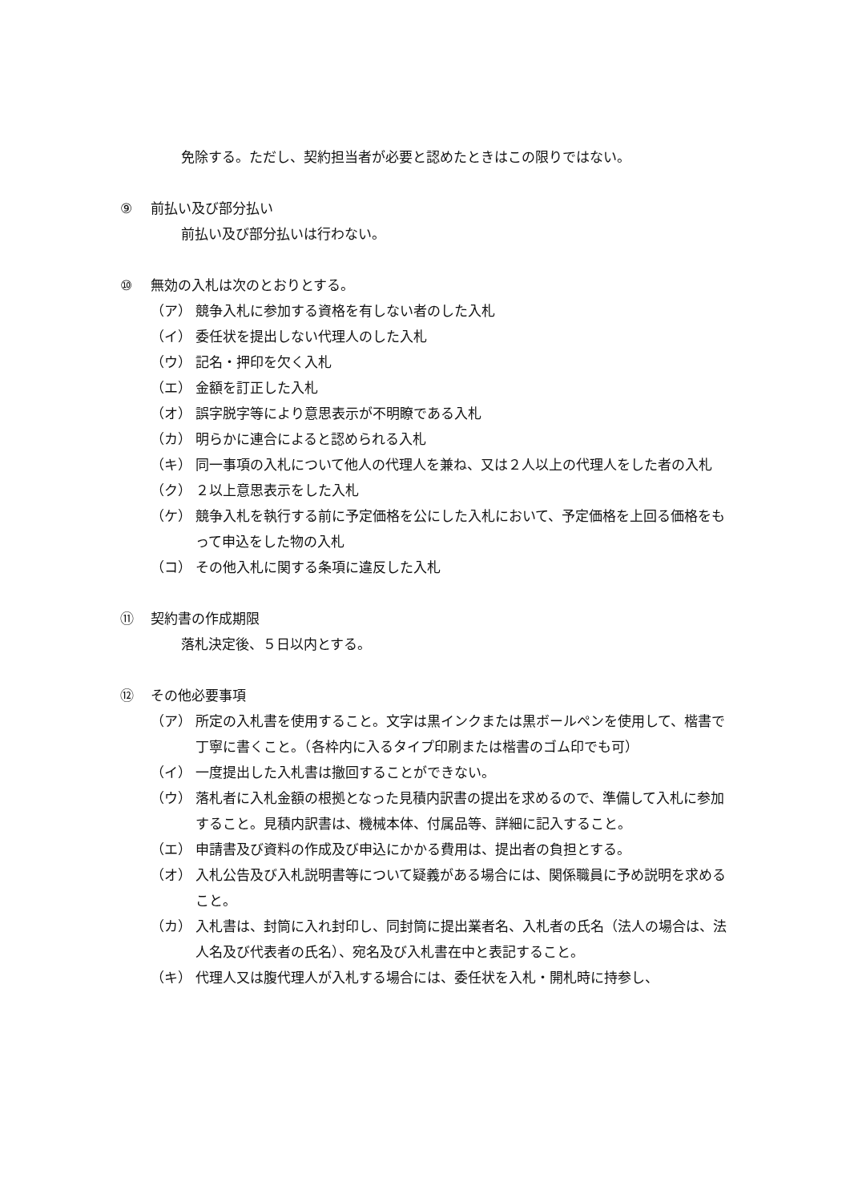免除する。ただし、契約担当者が必要と認めたときはこの限りではない。
⑨ 前払い及び部分払い
前払い及び部分払いは行わない。
⑩ 無効の入札は次のとおりとする。
（ア） 競争入札に参加する資格を有しない者のした入札
（イ） 委任状を提出しない代理人のした入札
（ウ） 記名・押印を欠く入札
（エ） 金額を訂正した入札
（オ） 誤字脱字等により意思表示が不明瞭である入札
（カ） 明らかに連合によると認められる入札
（キ） 同一事項の入札について他人の代理人を兼ね、又は２人以上の代理人をした者の入札
（ク） ２以上意思表示をした入札
（ケ） 競争入札を執行する前に予定価格を公にした入札において、予定価格を上回る価格をもって申込をした物の入札
（コ） その他入札に関する条項に違反した入札
⑪ 契約書の作成期限
落札決定後、５日以内とする。
⑫ その他必要事項
（ア） 所定の入札書を使用すること。文字は黒インクまたは黒ボールペンを使用して、楷書で丁寧に書くこと。（各枠内に入るタイプ印刷または楷書のゴム印でも可）
（イ） 一度提出した入札書は撤回することができない。
（ウ） 落札者に入札金額の根拠となった見積内訳書の提出を求めるので、準備して入札に参加すること。見積内訳書は、機械本体、付属品等、詳細に記入すること。
（エ） 申請書及び資料の作成及び申込にかかる費用は、提出者の負担とする。
（オ） 入札公告及び入札説明書等について疑義がある場合には、関係職員に予め説明を求めること。
（カ） 入札書は、封筒に入れ封印し、同封筒に提出業者名、入札者の氏名（法人の場合は、法人名及び代表者の氏名）、宛名及び入札書在中と表記すること。
（キ） 代理人又は腹代理人が入札する場合には、委任状を入札・開札時に持参し、